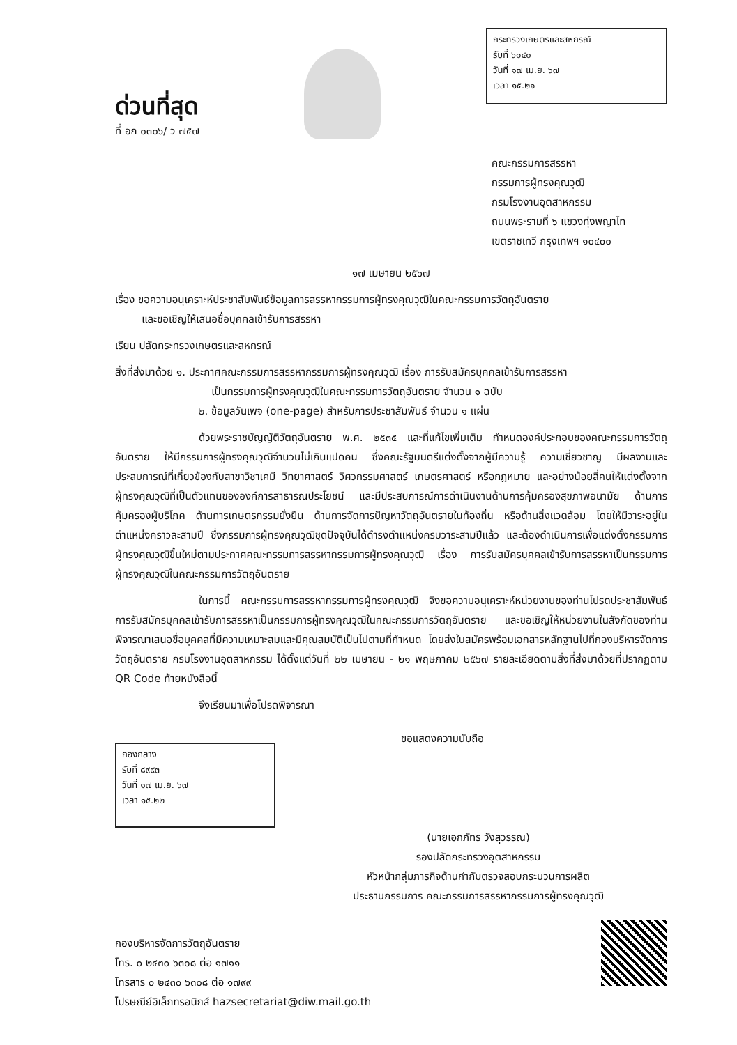ด่วนที่สุด
ที่ อก ๐๓๐๖/ ว ๗๕๗
กระทรวงเกษตรและสหกรณ์
รับที่ ๖๐๔๐
วันที่ ๑๗ เม.ย. ๖๗
เวลา ๑๕.๒๑
คณะกรรมการสรรหา
กรรมการผู้ทรงคุณวุฒิ
กรมโรงงานอุตสาหกรรม
ถนนพระรามที่ ๖ แขวงทุ่งพญาไท
เขตราชเทวี กรุงเทพฯ ๑๐๔๐๐
๑๗ เมษายน ๒๕๖๗
เรื่อง ขอความอนุเคราะห์ประชาสัมพันธ์ข้อมูลการสรรหากรรมการผู้ทรงคุณวุฒิในคณะกรรมการวัตถุอันตราย
และขอเชิญให้เสนอชื่อบุคคลเข้ารับการสรรหา
เรียน ปลัดกระทรวงเกษตรและสหกรณ์
สิ่งที่ส่งมาด้วย ๑. ประกาศคณะกรรมการสรรหากรรมการผู้ทรงคุณวุฒิ เรื่อง การรับสมัครบุคคลเข้ารับการสรรหา
เป็นกรรมการผู้ทรงคุณวุฒิในคณะกรรมการวัตถุอันตราย จำนวน ๑ ฉบับ
๒. ข้อมูลวันเพจ (one-page) สำหรับการประชาสัมพันธ์ จำนวน ๑ แผ่น
ด้วยพระราชบัญญัติวัตถุอันตราย พ.ศ. ๒๕๓๕ และที่แก้ไขเพิ่มเติม กำหนดองค์ประกอบของคณะกรรมการวัตถุอันตราย ให้มีกรรมการผู้ทรงคุณวุฒิจำนวนไม่เกินแปดคน ซึ่งคณะรัฐมนตรีแต่งตั้งจากผู้มีความรู้ ความเชี่ยวชาญ มีผลงานและประสบการณ์ที่เกี่ยวข้องกับสาขาวิชาเคมี วิทยาศาสตร์ วิศวกรรมศาสตร์ เกษตรศาสตร์ หรือกฎหมาย และอย่างน้อยสี่คนให้แต่งตั้งจากผู้ทรงคุณวุฒิที่เป็นตัวแทนขององค์การสาธารณประโยชน์ และมีประสบการณ์การดำเนินงานด้านการคุ้มครองสุขภาพอนามัย ด้านการคุ้มครองผู้บริโภค ด้านการเกษตรกรรมยั่งยืน ด้านการจัดการปัญหาวัตถุอันตรายในท้องถิ่น หรือด้านสิ่งแวดล้อม โดยให้มีวาระอยู่ในตำแหน่งคราวละสามปี ซึ่งกรรมการผู้ทรงคุณวุฒิชุดปัจจุบันได้ดำรงตำแหน่งครบวาระสามปีแล้ว และต้องดำเนินการเพื่อแต่งตั้งกรรมการผู้ทรงคุณวุฒิขึ้นใหม่ตามประกาศคณะกรรมการสรรหากรรมการผู้ทรงคุณวุฒิ เรื่อง การรับสมัครบุคคลเข้ารับการสรรหาเป็นกรรมการผู้ทรงคุณวุฒิในคณะกรรมการวัตถุอันตราย
ในการนี้ คณะกรรมการสรรหากรรมการผู้ทรงคุณวุฒิ จึงขอความอนุเคราะห์หน่วยงานของท่านโปรดประชาสัมพันธ์การรับสมัครบุคคลเข้ารับการสรรหาเป็นกรรมการผู้ทรงคุณวุฒิในคณะกรรมการวัตถุอันตราย และขอเชิญให้หน่วยงานในสังกัดของท่านพิจารณาเสนอชื่อบุคคลที่มีความเหมาะสมและมีคุณสมบัติเป็นไปตามที่กำหนด โดยส่งใบสมัครพร้อมเอกสารหลักฐานไปที่กองบริหารจัดการวัตถุอันตราย กรมโรงงานอุตสาหกรรม ได้ตั้งแต่วันที่ ๒๒ เมษายน - ๒๑ พฤษภาคม ๒๕๖๗ รายละเอียดตามสิ่งที่ส่งมาด้วยที่ปรากฏตาม QR Code ท้ายหนังสือนี้
จึงเรียนมาเพื่อโปรดพิจารณา
กองกลาง
รับที่ ๘๙๙๓
วันที่ ๑๗ เม.ย. ๖๗
เวลา ๑๕.๒๒
ขอแสดงความนับถือ
(นายเอกภัทร วังสุวรรณ)
รองปลัดกระทรวงอุตสาหกรรม
หัวหน้ากลุ่มภารกิจด้านกำกับตรวจสอบกระบวนการผลิต
ประธานกรรมการ คณะกรรมการสรรหากรรมการผู้ทรงคุณวุฒิ
กองบริหารจัดการวัตถุอันตราย
โทร. ๐ ๒๔๓๐ ๖๓๐๘ ต่อ ๑๗๑๑
โทรสาร ๐ ๒๔๓๐ ๖๓๐๘ ต่อ ๑๗๙๙
ไปรษณีย์อิเล็กทรอนิกส์ hazsecretariat@diw.mail.go.th